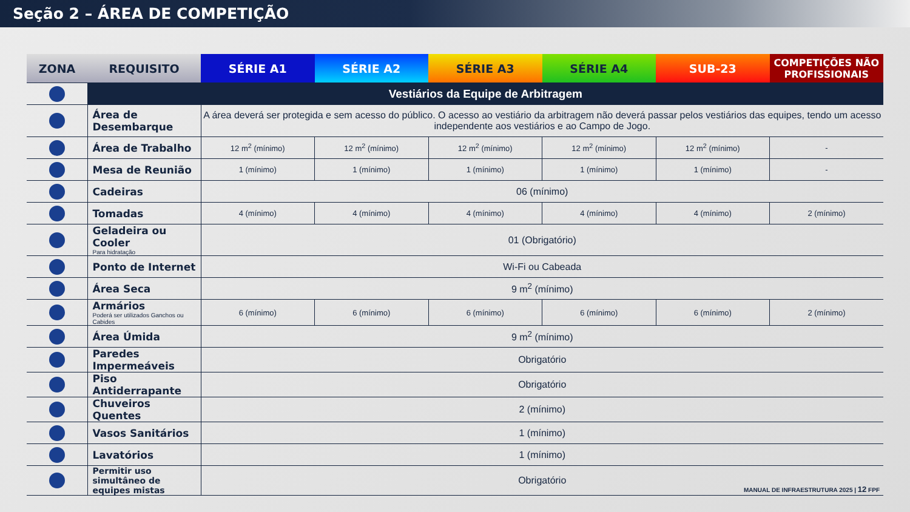Seção 2 – ÁREA DE COMPETIÇÃO
| ZONA | REQUISITO | SÉRIE A1 | SÉRIE A2 | SÉRIE A3 | SÉRIE A4 | SUB-23 | COMPETIÇÕES NÃO PROFISSIONAIS |
| --- | --- | --- | --- | --- | --- | --- | --- |
| | Vestiários da Equipe de Arbitragem | | | | | | |
| | Área de Desembarque | A área deverá ser protegida e sem acesso do público. O acesso ao vestiário da arbitragem não deverá passar pelos vestiários das equipes, tendo um acesso independente aos vestiários e ao Campo de Jogo. | | | | | |
| | Área de Trabalho | 12 m<sup>2</sup> (mínimo) | 12 m<sup>2</sup> (mínimo) | 12 m<sup>2</sup> (mínimo) | 12 m<sup>2</sup> (mínimo) | 12 m<sup>2</sup> (mínimo) | - |
| | Mesa de Reunião | 1 (mínimo) | 1 (mínimo) | 1 (mínimo) | 1 (mínimo) | 1 (mínimo) | - |
| | Cadeiras | 06 (mínimo) | | | | | |
| | Tomadas | 4 (mínimo) | 4 (mínimo) | 4 (mínimo) | 4 (mínimo) | 4 (mínimo) | 2 (mínimo) |
| | Geladeira ou Cooler Para hidratação | 01 (Obrigatório) | | | | | |
| | Ponto de Internet | Wi-Fi ou Cabeada | | | | | |
| | Área Seca | 9 m<sup>2</sup> (mínimo) | | | | | |
| | Armários Poderá ser utilizados Ganchos ou Cabides | 6 (mínimo) | 6 (mínimo) | 6 (mínimo) | 6 (mínimo) | 6 (mínimo) | 2 (mínimo) |
| | Área Úmida | 9 m<sup>2</sup> (mínimo) | | | | | |
| | Paredes Impermeáveis | Obrigatório | | | | | |
| | Piso Antiderrapante | Obrigatório | | | | | |
| | Chuveiros Quentes | 2 (mínimo) | | | | | |
| | Vasos Sanitários | 1 (mínimo) | | | | | |
| | Lavatórios | 1 (mínimo) | | | | | |
| | Permitir uso simultâneo de equipes mistas | Obrigatório | | | | | |
MANUAL DE INFRAESTRUTURA 2025 | 12 FPF